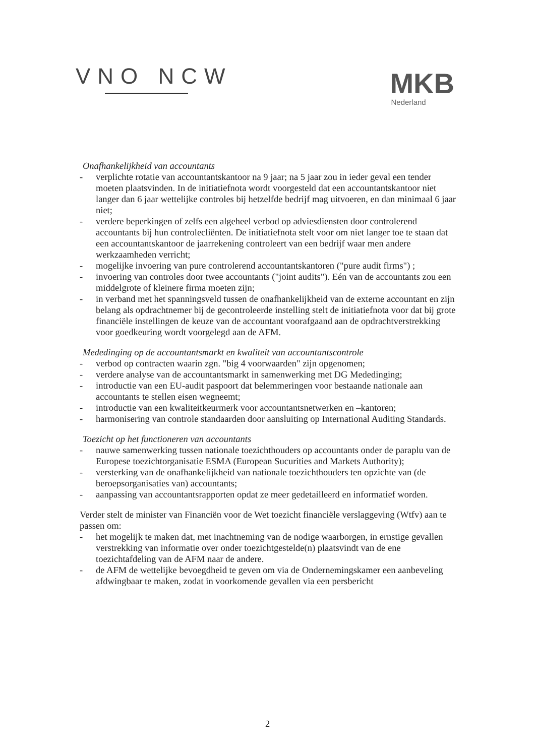VNO NCW
MKB
Nederland
Onafhankelijkheid van accountants
- verplichte rotatie van accountantskantoor na 9 jaar; na 5 jaar zou in ieder geval een tender moeten plaatsvinden. In de initiatiefnota wordt voorgesteld dat een accountantskantoor niet langer dan 6 jaar wettelijke controles bij hetzelfde bedrijf mag uitvoeren, en dan minimaal 6 jaar niet;
- verdere beperkingen of zelfs een algeheel verbod op adviesdiensten door controlerend accountants bij hun controlecliënten. De initiatiefnota stelt voor om niet langer toe te staan dat een accountantskantoor de jaarrekening controleert van een bedrijf waar men andere werkzaamheden verricht;
- mogelijke invoering van pure controlerend accountantskantoren ("pure audit firms") ;
- invoering van controles door twee accountants ("joint audits"). Eén van de accountants zou een middelgrote of kleinere firma moeten zijn;
- in verband met het spanningsveld tussen de onafhankelijkheid van de externe accountant en zijn belang als opdrachtnemer bij de gecontroleerde instelling stelt de initiatiefnota voor dat bij grote financiële instellingen de keuze van de accountant voorafgaand aan de opdrachtverstrekking voor goedkeuring wordt voorgelegd aan de AFM.
Mededinging op de accountantsmarkt en kwaliteit van accountantscontrole
- verbod op contracten waarin zgn. "big 4 voorwaarden" zijn opgenomen;
- verdere analyse van de accountantsmarkt in samenwerking met DG Mededinging;
- introductie van een EU-audit paspoort dat belemmeringen voor bestaande nationale aan accountants te stellen eisen wegneemt;
- introductie van een kwaliteitkeurmerk voor accountantsnetwerken en –kantoren;
- harmonisering van controle standaarden door aansluiting op International Auditing Standards.
Toezicht op het functioneren van accountants
- nauwe samenwerking tussen nationale toezichthouders op accountants onder de paraplu van de Europese toezichtorganisatie ESMA (European Sucurities and Markets Authority);
- versterking van de onafhankelijkheid van nationale toezichthouders ten opzichte van (de beroepsorganisaties van) accountants;
- aanpassing van accountantsrapporten opdat ze meer gedetailleerd en informatief worden.
Verder stelt de minister van Financiën voor de Wet toezicht financiële verslaggeving (Wtfv) aan te passen om:
- het mogelijk te maken dat, met inachtneming van de nodige waarborgen, in ernstige gevallen verstrekking van informatie over onder toezichtgestelde(n) plaatsvindt van de ene toezichtafdeling van de AFM naar de andere.
- de AFM de wettelijke bevoegdheid te geven om via de Ondernemingskamer een aanbeveling afdwingbaar te maken, zodat in voorkomende gevallen via een persbericht
2